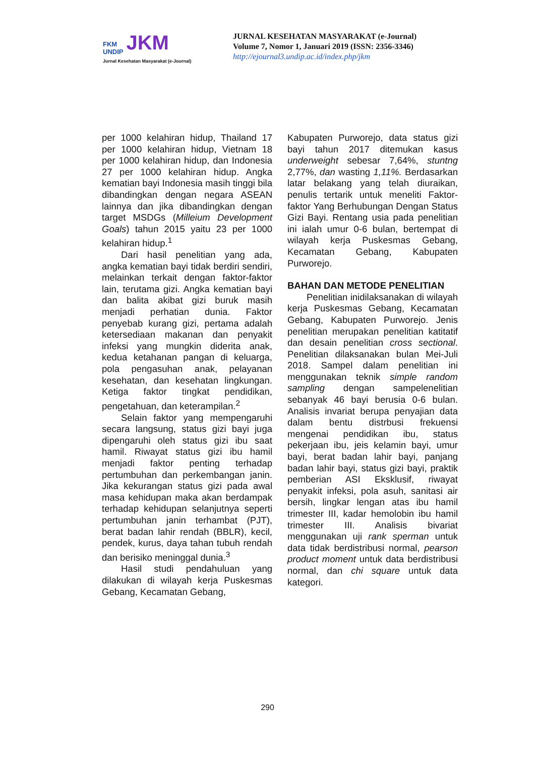FKM
UNDIP JKM
Jurnal Kesehatan Masyarakat (e-Journal)
JURNAL KESEHATAN MASYARAKAT (e-Journal)
Volume 7, Nomor 1, Januari 2019 (ISSN: 2356-3346)
http://ejournal3.undip.ac.id/index.php/jkm
per 1000 kelahiran hidup, Thailand 17 per 1000 kelahiran hidup, Vietnam 18 per 1000 kelahiran hidup, dan Indonesia 27 per 1000 kelahiran hidup. Angka kematian bayi Indonesia masih tinggi bila dibandingkan dengan negara ASEAN lainnya dan jika dibandingkan dengan target MSDGs (Milleium Development Goals) tahun 2015 yaitu 23 per 1000 kelahiran hidup.<sup>1</sup>
Dari hasil penelitian yang ada, angka kematian bayi tidak berdiri sendiri, melainkan terkait dengan faktor-faktor lain, terutama gizi. Angka kematian bayi dan balita akibat gizi buruk masih menjadi perhatian dunia. Faktor penyebab kurang gizi, pertama adalah ketersediaan makanan dan penyakit infeksi yang mungkin diderita anak, kedua ketahanan pangan di keluarga, pola pengasuhan anak, pelayanan kesehatan, dan kesehatan lingkungan. Ketiga faktor tingkat pendidikan, pengetahuan, dan keterampilan.<sup>2</sup>
Selain faktor yang mempengaruhi secara langsung, status gizi bayi juga dipengaruhi oleh status gizi ibu saat hamil. Riwayat status gizi ibu hamil menjadi faktor penting terhadap pertumbuhan dan perkembangan janin. Jika kekurangan status gizi pada awal masa kehidupan maka akan berdampak terhadap kehidupan selanjutnya seperti pertumbuhan janin terhambat (PJT), berat badan lahir rendah (BBLR), kecil, pendek, kurus, daya tahan tubuh rendah dan berisiko meninggal dunia.<sup>3</sup>
Hasil studi pendahuluan yang dilakukan di wilayah kerja Puskesmas Gebang, Kecamatan Gebang,
Kabupaten Purworejo, data status gizi bayi tahun 2017 ditemukan kasus underweight sebesar 7,64%, stuntng 2,77%, dan wasting 1,11%. Berdasarkan latar belakang yang telah diuraikan, penulis tertarik untuk meneliti Faktor-faktor Yang Berhubungan Dengan Status Gizi Bayi. Rentang usia pada penelitian ini ialah umur 0-6 bulan, bertempat di wilayah kerja Puskesmas Gebang, Kecamatan Gebang, Kabupaten Purworejo.
BAHAN DAN METODE PENELITIAN
Penelitian inidilaksanakan di wilayah kerja Puskesmas Gebang, Kecamatan Gebang, Kabupaten Purworejo. Jenis penelitian merupakan penelitian katitatif dan desain penelitian cross sectional. Penelitian dilaksanakan bulan Mei-Juli 2018. Sampel dalam penelitian ini menggunakan teknik simple random sampling dengan sampelenelitian sebanyak 46 bayi berusia 0-6 bulan. Analisis invariat berupa penyajian data dalam bentu distrbusi frekuensi mengenai pendidikan ibu, status pekerjaan ibu, jeis kelamin bayi, umur bayi, berat badan lahir bayi, panjang badan lahir bayi, status gizi bayi, praktik pemberian ASI Eksklusif, riwayat penyakit infeksi, pola asuh, sanitasi air bersih, lingkar lengan atas ibu hamil trimester III, kadar hemolobin ibu hamil trimester III. Analisis bivariat menggunakan uji rank sperman untuk data tidak berdistribusi normal, pearson product moment untuk data berdistribusi normal, dan chi square untuk data kategori.
290